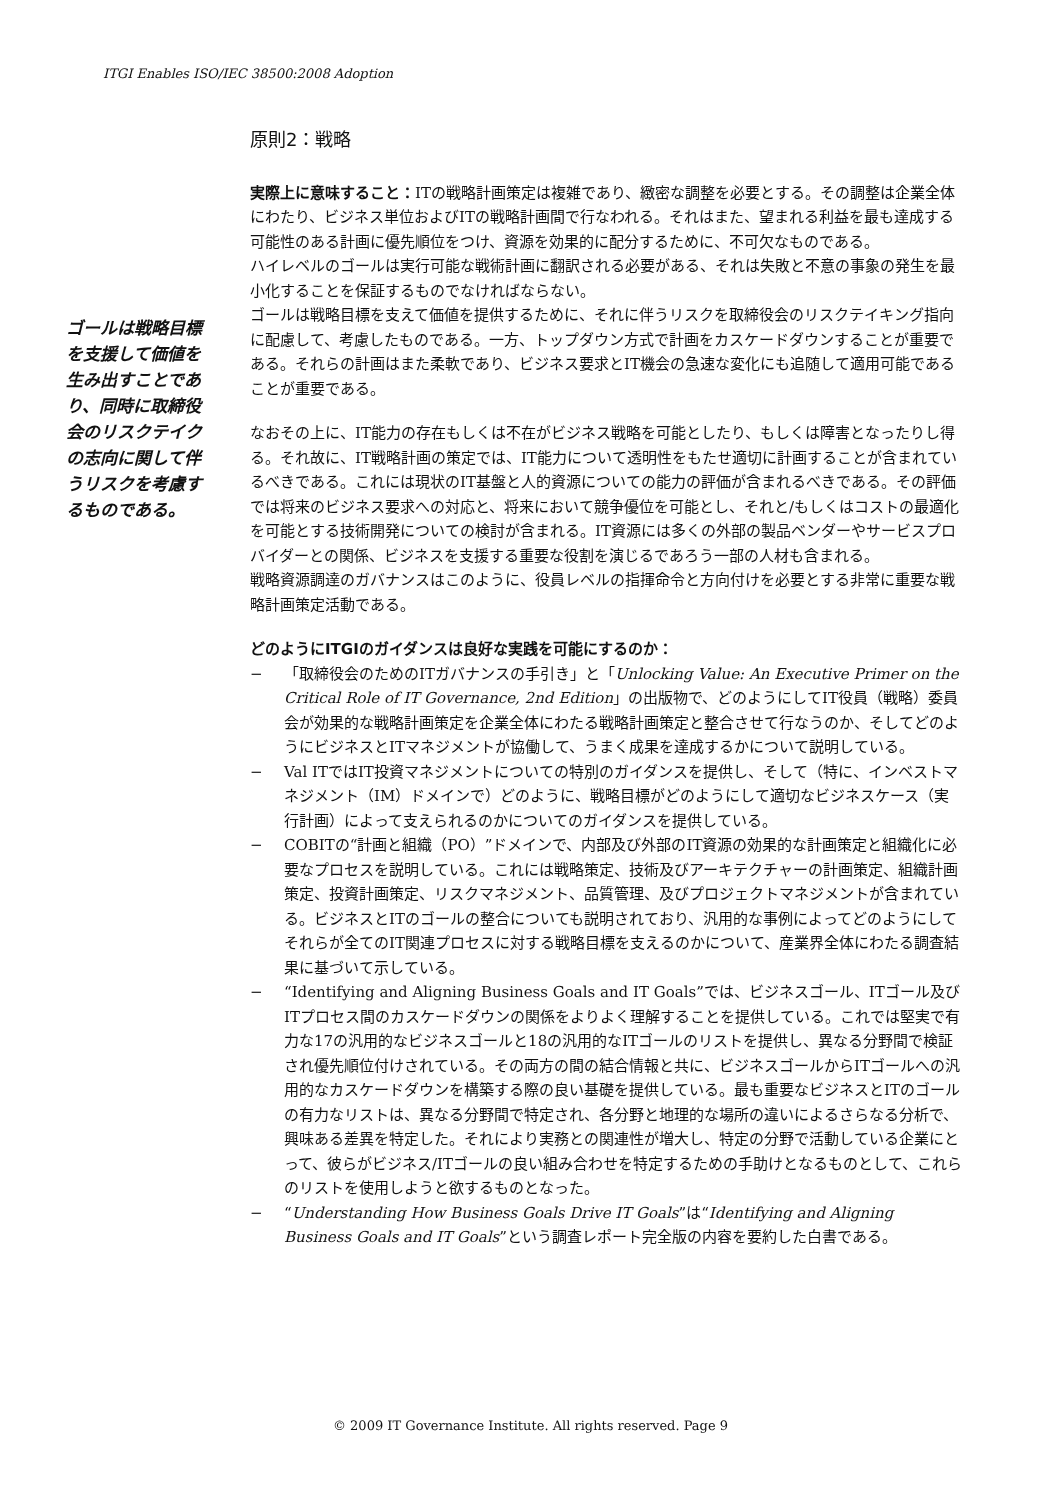ITGI Enables ISO/IEC 38500:2008 Adoption
ゴールは戦略目標を支援して価値を生み出すことであり、同時に取締役会のリスクテイクの志向に関して伴うリスクを考慮するものである。
原則2：戦略
実際上に意味すること：ITの戦略計画策定は複雑であり、緻密な調整を必要とする。その調整は企業全体にわたり、ビジネス単位およびITの戦略計画間で行なわれる。それはまた、望まれる利益を最も達成する可能性のある計画に優先順位をつけ、資源を効果的に配分するために、不可欠なものである。
ハイレベルのゴールは実行可能な戦術計画に翻訳される必要がある、それは失敗と不意の事象の発生を最小化することを保証するものでなければならない。
ゴールは戦略目標を支えて価値を提供するために、それに伴うリスクを取締役会のリスクテイキング指向に配慮して、考慮したものである。一方、トップダウン方式で計画をカスケードダウンすることが重要である。それらの計画はまた柔軟であり、ビジネス要求とIT機会の急速な変化にも追随して適用可能であることが重要である。
なおその上に、IT能力の存在もしくは不在がビジネス戦略を可能としたり、もしくは障害となったりし得る。それ故に、IT戦略計画の策定では、IT能力について透明性をもたせ適切に計画することが含まれているべきである。これには現状のIT基盤と人的資源についての能力の評価が含まれるべきである。その評価では将来のビジネス要求への対応と、将来において競争優位を可能とし、それと/もしくはコストの最適化を可能とする技術開発についての検討が含まれる。IT資源には多くの外部の製品ベンダーやサービスプロバイダーとの関係、ビジネスを支援する重要な役割を演じるであろう一部の人材も含まれる。
戦略資源調達のガバナンスはこのように、役員レベルの指揮命令と方向付けを必要とする非常に重要な戦略計画策定活動である。
どのようにITGIのガイダンスは良好な実践を可能にするのか：
− 「取締役会のためのITガバナンスの手引き」と「Unlocking Value: An Executive Primer on the Critical Role of IT Governance, 2nd Edition」の出版物で、どのようにしてIT役員（戦略）委員会が効果的な戦略計画策定を企業全体にわたる戦略計画策定と整合させて行なうのか、そしてどのようにビジネスとITマネジメントが協働して、うまく成果を達成するかについて説明している。
− Val ITではIT投資マネジメントについての特別のガイダンスを提供し、そして（特に、インベストマネジメント（IM）ドメインで）どのように、戦略目標がどのようにして適切なビジネスケース（実行計画）によって支えられるのかについてのガイダンスを提供している。
− COBITの“計画と組織（PO）”ドメインで、内部及び外部のIT資源の効果的な計画策定と組織化に必要なプロセスを説明している。これには戦略策定、技術及びアーキテクチャーの計画策定、組織計画策定、投資計画策定、リスクマネジメント、品質管理、及びプロジェクトマネジメントが含まれている。ビジネスとITのゴールの整合についても説明されており、汎用的な事例によってどのようにしてそれらが全てのIT関連プロセスに対する戦略目標を支えるのかについて、産業界全体にわたる調査結果に基づいて示している。
− “Identifying and Aligning Business Goals and IT Goals”では、ビジネスゴール、ITゴール及びITプロセス間のカスケードダウンの関係をよりよく理解することを提供している。これでは堅実で有力な17の汎用的なビジネスゴールと18の汎用的なITゴールのリストを提供し、異なる分野間で検証され優先順位付けされている。その両方の間の結合情報と共に、ビジネスゴールからITゴールへの汎用的なカスケードダウンを構築する際の良い基礎を提供している。最も重要なビジネスとITのゴールの有力なリストは、異なる分野間で特定され、各分野と地理的な場所の違いによるさらなる分析で、興味ある差異を特定した。それにより実務との関連性が増大し、特定の分野で活動している企業にとって、彼らがビジネス/ITゴールの良い組み合わせを特定するための手助けとなるものとして、これらのリストを使用しようと欲するものとなった。
− “Understanding How Business Goals Drive IT Goals”は“Identifying and Aligning Business Goals and IT Goals”という調査レポート完全版の内容を要約した白書である。
© 2009 IT Governance Institute. All rights reserved. Page 9